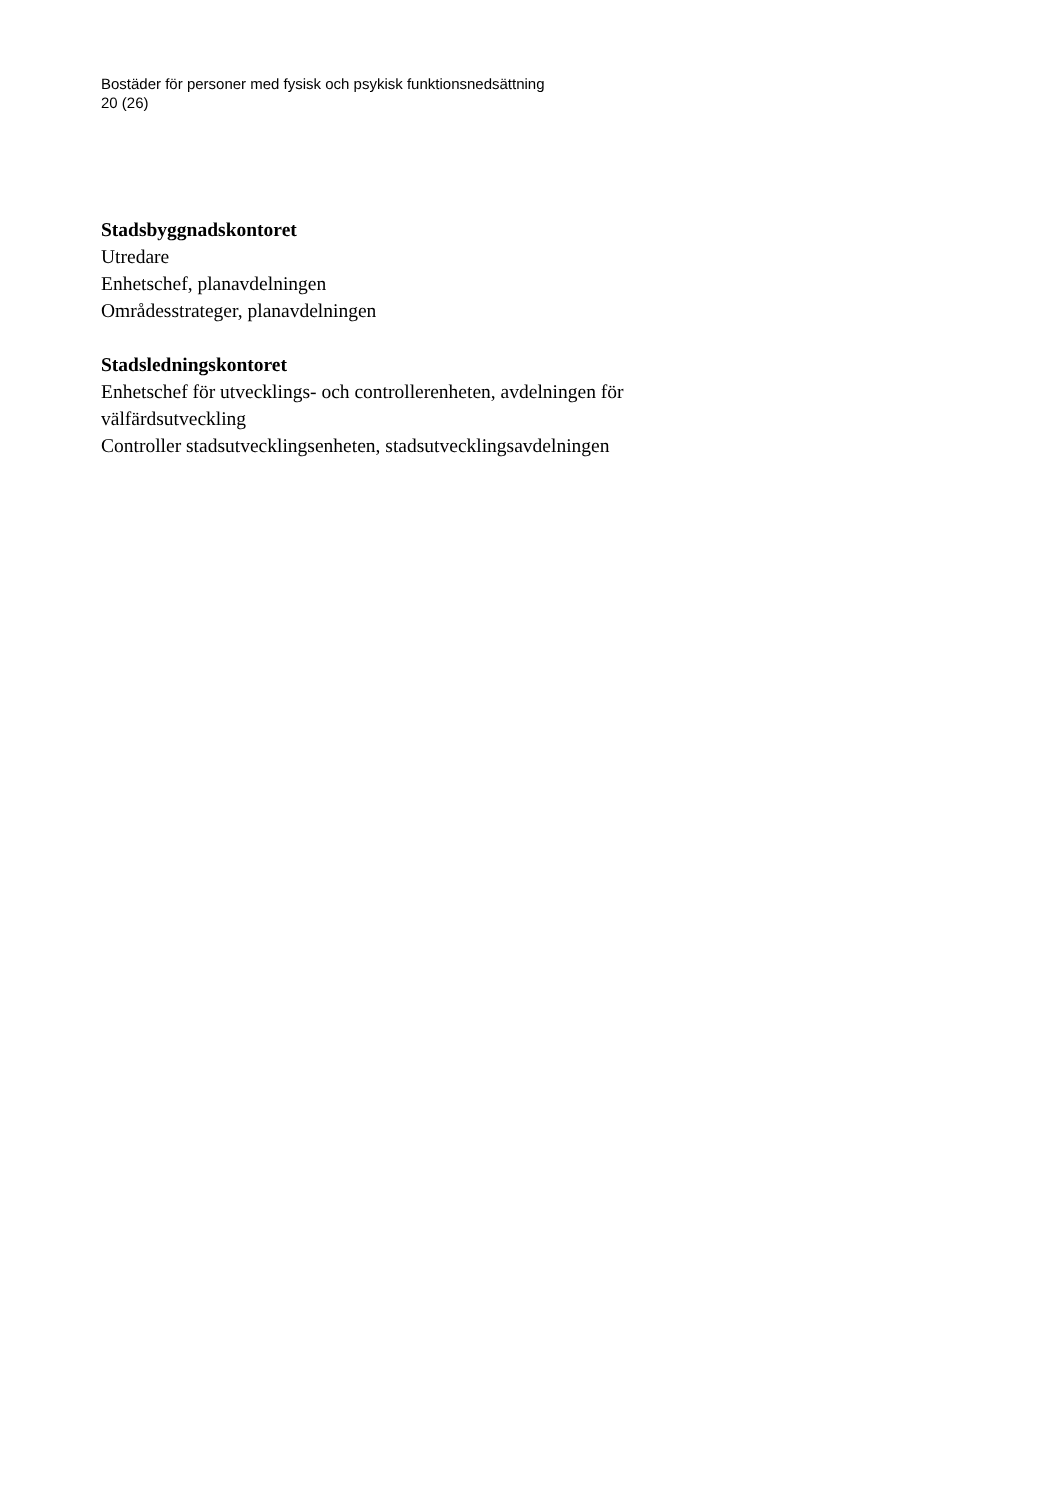Bostäder för personer med fysisk och psykisk funktionsnedsättning
20 (26)
Stadsbyggnadskontoret
Utredare
Enhetschef, planavdelningen
Områdesstrateger, planavdelningen
Stadsledningskontoret
Enhetschef för utvecklings- och controllerenheten, avdelningen för välfärdsutveckling
Controller stadsutvecklingsenheten, stadsutvecklingsavdelningen